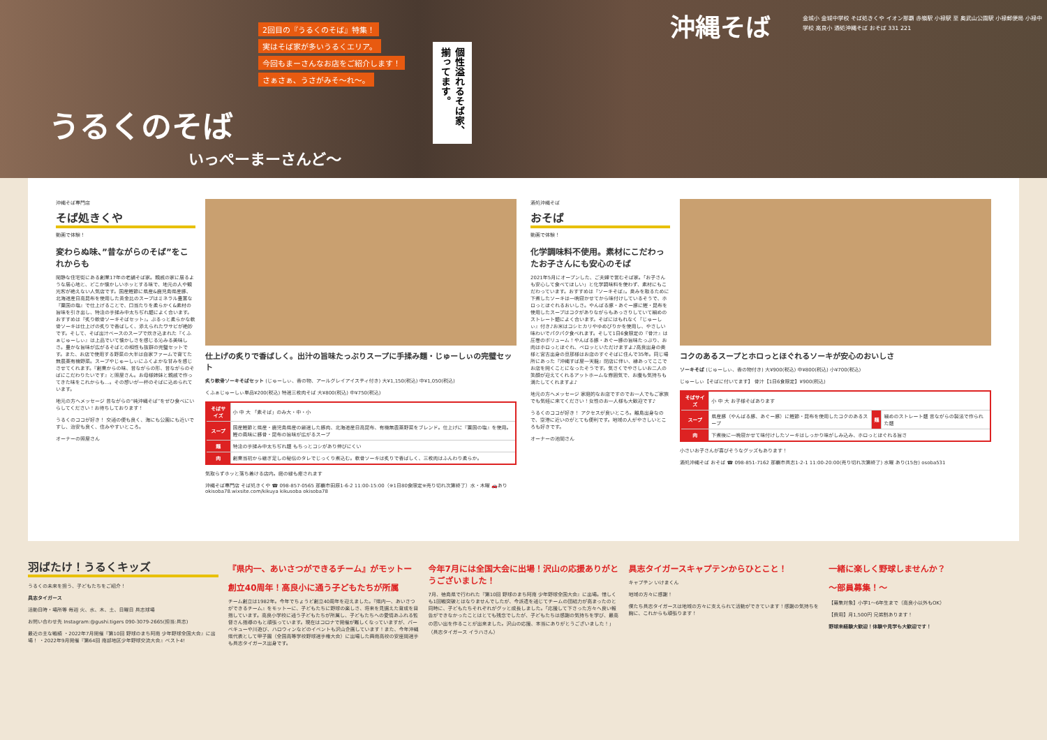2回目の『うるくのそば』特集！
実はそば家が多いうるくエリア。
今回もまーさんなお店をご紹介します！
さぁさぁ、うさがみそ〜れ〜。
うるくのそば
いっぺーまーさんど〜
個性溢れるそば家、揃ってます。
沖縄そば
金城小 金城中学校 そば処きくや イオン那覇 赤嶺駅 小禄駅 至 奥武山公園駅 小禄郵便局 小禄中学校 高良小 酒処沖縄そば おそば 331 221
沖縄そば専門店
そば処きくや
動画で体験！
変わらぬ味、”昔ながらのそば”をこれからも
閑静な住宅街にある創業17年の老舗そば家。親戚の家に居るような居心地と、どこか懐かしいホッとする味で、地元の人や観光客が絶えない人気店です。国産鰹節に県産&鹿児島県産豚、北海道産日高昆布を使用した黄金比のスープはミネラル豊富な『粟国の塩』で仕上げることで、口当たりを柔らかく&素材の旨味を引き出し、特注の手揉み中太ちぢれ麺によく合います。おすすめは『炙り軟骨ソーキそばセット』。ぷるっと柔らかな軟骨ソーキは仕上げの炙りで香ばしく、添えられたワサビが絶妙です。そして、そば出汁ベースのスープで炊き込まれた『くふぁじゅーしぃ』は上品でいて懐かしさを感じる沁みる美味しさ。豊かな旨味が広がるそばとの相性も抜群の完璧セットです。また、お店で使用する野菜の大半は自家ファームで育てた無農薬有機野菜。スープやじゅーしぃにふくよかな甘みを感じさせてくれます。『創業からの味、昔ながらの形、昔ながらのそばにこだわりたいです』と照屋さん。お母様姉妹と親戚で作ってきた味をこれからも…。その想いが一杯のそばに込められています。
地元の方へメッセージ 昔ながらの“純沖縄そば”をぜひ食べにいらしてください！お待ちしております！
うるくのココが好き！ 交通の便も良く、海にも公園にも近いですし、治安も良く、住みやすいところ。
オーナーの照屋さん
仕上げの炙りで香ばしく。出汁の旨味たっぷりスープに手揉み麺・じゅーしぃの完璧セット
炙り軟骨ソーキそばセット (じゅーしぃ、香の物、アールグレイアイスティ付き) 大¥1,150(税込) 中¥1,050(税込)
くふぁじゅーしぃ単品¥200(税込) 特選三枚肉そば 大¥800(税込) 中¥750(税込)
| そばサイズ | 小 中 大 「素そば」のみ大・中・小 |
| スープ | 国産鰹節と県産・鹿児島県産の厳選した豚肉、北海道産日高昆布、有機無農薬野菜をブレンド。仕上げに『粟国の塩』を使用。鰹の風味に豚骨・昆布の旨味が広がるスープ |
| 麺 | 特注の手揉み中太ちぢれ麺 もちっとコシがあり伸びにくい |
| 肉 | 創業当初から継ぎ足しの秘伝のタレでじっくり煮込む。軟骨ソーキは炙りで香ばしく、三枚肉はふんわり柔らか。 |
気取らずホッと落ち着ける店内。庭の緑も癒されます
沖縄そば専門店 そば処きくや ☎ 098-857-0565 那覇市田原1-6-2 11:00-15:00（※1日80食限定※売り切れ次第終了）水・木曜 🚗あり okisoba78.wixsite.com/kikuya kikusoba okisoba78
酒処沖縄そば
おそば
動画で体験！
化学調味料不使用。素材にこだわったお子さんにも安心のそば
2021年5月にオープンした、ご夫婦で営むそば家。「お子さんも安心して食べてほしい」と化学調味料を使わず、素材にもこだわっています。おすすめは『ソーキそば』。臭みを取るために下煮したソーキは一晩寝かせてから味付けしているそうで、ホロっとほぐれるおいしさ。やんばる豚・あぐー豚に鰹・昆布を使用したスープはコクがありながらもあっさりしていて細めのストレート麺によく合います。そばにはもれなく『じゅーしぃ』付き♪お米はコシヒカリやゆめぴりかを使用し、やさしい味わいでパクパク食べれます。そして1日6食限定の『骨汁』は圧巻のボリューム！やんばる豚・あぐー豚の旨味たっぷり、お肉はホロっとほぐれ、ペロッといただけますよ♪高良出身の奥様と宮古出身の旦那様はお店のすぐそばに住んで35年。同じ場所にあった『沖縄すば屋一天龍』閉店に伴い、縁あってここでお店を開くことになったそうです。気さくでやさしいお二人の笑顔が迎えてくれるアットホームな雰囲気で、お腹も気持ちも満たしてくれますよ♪
地元の方へメッセージ 家庭的なお店ですのでお一人でもご家族でも気軽に来てください！女性のお一人様も大歓迎です♪
うるくのココが好き！ アクセスが良いところ。離島出身なので、空港に近いのがとても便利です。地域の人がやさしいところも好きです。
オーナーの池間さん
コクのあるスープとホロっとほぐれるソーキが安心のおいしさ
ソーキそば (じゅーしぃ、香の物付き) 大¥900(税込) 中¥800(税込) 小¥700(税込)
じゅーしぃ【そばに付いてます】 骨汁【1日6食限定】¥900(税込)
| そばサイズ | 小 中 大 お子様そばあります | | |
| スープ | 県産豚（やんばる豚、あぐー豚）に鰹節・昆布を使用したコクのあるスープ | 麺 | 細めのストレート麺 昔ながらの製法で作られた麺 |
| 肉 | 下煮後に一晩寝かせて味付けしたソーキはしっかり味がしみ込み、ホロっとほぐれる旨さ | | |
小さいお子さんが喜びそうなグッズもあります！
酒処沖縄そば おそば ☎ 098-851-7162 那覇市具志1-2-1 11:00-20:00(売り切れ次第終了) 水曜 あり(15台) osoba531
羽ばたけ！うるくキッズ
うるくの未来を担う、子どもたちをご紹介！
具志タイガース
活動日時・場所等 毎週 火、水、木、土、日曜日 具志球場
お問い合わせ先 Instagram:@gushi.tigers 090-3079-2665(担当:具志)
最近の主な戦績 ・2022年7月開催『第10回 野球のまち阿南 少年野球全国大会』に出場！ ・2022年9月開催『第64回 南部地区少年野球交流大会』ベスト4!
『県内一、あいさつができるチーム』がモットー
創立40周年！高良小に通う子どもたちが所属
チーム創立は1982年。今年でちょうど創立40周年を迎えました。『県内一、あいさつができるチーム』をモットーに、子どもたちに野球の楽しさ、将来を見据えた育成を目指しています。高良小学校に通う子どもたちが所属し、子どもたちへの愛情あふれる監督さん指導のもと頑張っています。現在はコロナで開催が難しくなっていますが、バーベキューや川遊び、ハロウィンなどのイベントも沢山企画しています！また、今年沖縄県代表として甲子園（全国高等学校野球選手権大会）に出場した興南高校の安座間選手も具志タイガース出身です。
今年7月には全国大会に出場！沢山の応援ありがとうございました！
7月、徳島県で行われた『第10回 野球のまち阿南 少年野球全国大会』に出場。惜しくも1回戦突破とはなりませんでしたが、今派遣を通じてチームの団結力が高まったのと同時に、子どもたちそれぞれがグッと成長しました。「応援して下さった方々へ良い報告ができなかったことはとても残念でしたが、子どもたちは感謝の気持ちを学び、最高の思い出を作ることが出来ました。沢山の応援、本当にありがとうございました！」（具志タイガース イラハさん）
具志タイガースキャプテンからひとこと！
キャプテン いけまくん
地域の方々に感謝！
僕たち具志タイガースは地域の方々に支えられて活動ができています！感謝の気持ちを胸に、これからも頑張ります！
一緒に楽しく野球しませんか？
〜部員募集！〜
【募集対象】小学1〜6年生まで（高良小以外もOK）
【費用】月1,500円 兄弟割あります！
野球未経験大歓迎！体験や見学も大歓迎です！